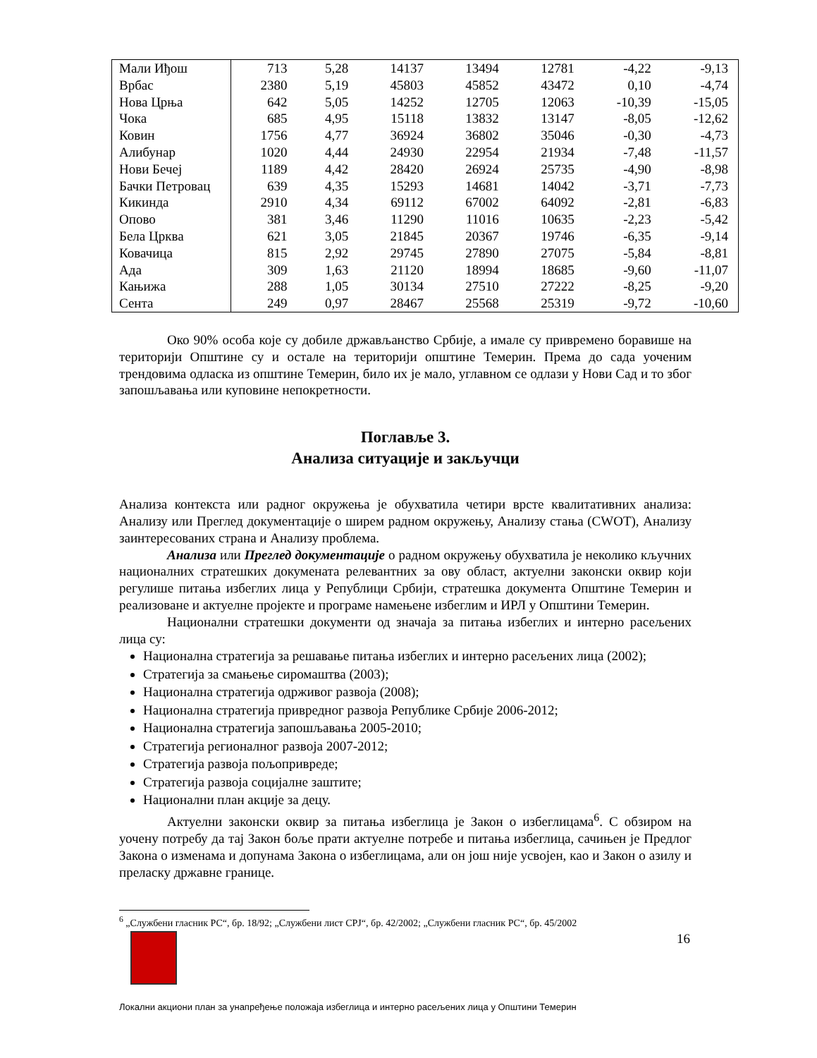| Мали Иђош | 713 | 5,28 | 14137 | 13494 | 12781 | -4,22 | -9,13 |
| Врбас | 2380 | 5,19 | 45803 | 45852 | 43472 | 0,10 | -4,74 |
| Нова Црња | 642 | 5,05 | 14252 | 12705 | 12063 | -10,39 | -15,05 |
| Чока | 685 | 4,95 | 15118 | 13832 | 13147 | -8,05 | -12,62 |
| Ковин | 1756 | 4,77 | 36924 | 36802 | 35046 | -0,30 | -4,73 |
| Алибунар | 1020 | 4,44 | 24930 | 22954 | 21934 | -7,48 | -11,57 |
| Нови Бечеј | 1189 | 4,42 | 28420 | 26924 | 25735 | -4,90 | -8,98 |
| Бачки Петровац | 639 | 4,35 | 15293 | 14681 | 14042 | -3,71 | -7,73 |
| Кикинда | 2910 | 4,34 | 69112 | 67002 | 64092 | -2,81 | -6,83 |
| Опово | 381 | 3,46 | 11290 | 11016 | 10635 | -2,23 | -5,42 |
| Бела Црква | 621 | 3,05 | 21845 | 20367 | 19746 | -6,35 | -9,14 |
| Ковачица | 815 | 2,92 | 29745 | 27890 | 27075 | -5,84 | -8,81 |
| Ада | 309 | 1,63 | 21120 | 18994 | 18685 | -9,60 | -11,07 |
| Кањижа | 288 | 1,05 | 30134 | 27510 | 27222 | -8,25 | -9,20 |
| Сента | 249 | 0,97 | 28467 | 25568 | 25319 | -9,72 | -10,60 |
Око 90% особа које су добиле држављанство Србије, а имале су привремено боравише на територији Општине су и остале на територији општине Темерин. Према до сада уоченим трендовима одласка из општине Темерин, било их је мало, углавном се одлази у Нови Сад и то због запошљавања или куповине непокретности.
Поглавље 3.
Анализа ситуације и закључци
Анализа контекста или радног окружења је обухватила четири врсте квалитативних анализа: Анализу или Преглед документације о ширем радном окружењу, Анализу стања (CWOT), Анализу заинтересованих страна и Анализу проблема.
Анализа или Преглед документације о радном окружењу обухватила је неколико кључних националних стратешких докумената релевантних за ову област, актуелни законски оквир који регулише питања избеглих лица у Републици Србији, стратешка документа Општине Темерин и реализоване и актуелне пројекте и програме намењене избеглим и ИРЛ у Општини Темерин.
Национални стратешки документи од значаја за питања избеглих и интерно расељених лица су:
Национална стратегија за решавање питања избеглих и интерно расељених лица (2002);
Стратегија за смањење сиромаштва (2003);
Национална стратегија одрживог развоја (2008);
Национална стратегија привредног развоја Републике Србије 2006-2012;
Национална стратегија запошљавања 2005-2010;
Стратегија регионалног развоја 2007-2012;
Стратегија развоја пољопривреде;
Стратегија развоја социјалне заштите;
Национални план акције за децу.
Актуелни законски оквир за питања избеглица је Закон о избеглицама<sup>6</sup>. С обзиром на уочену потребу да тај Закон боље прати актуелне потребе и питања избеглица, сачињен је Предлог Закона о изменама и допунама Закона о избеглицама, али он још није усвојен, као и Закон о азилу и преласку државне границе.
<sup>6</sup> „Службени гласник РС“, бр. 18/92; „Службени лист СРЈ“, бр. 42/2002; „Службени гласник РС“, бр. 45/2002
16
Локални акциони план за унапређење положаја избеглица и интерно расељених лица у Општини Темерин